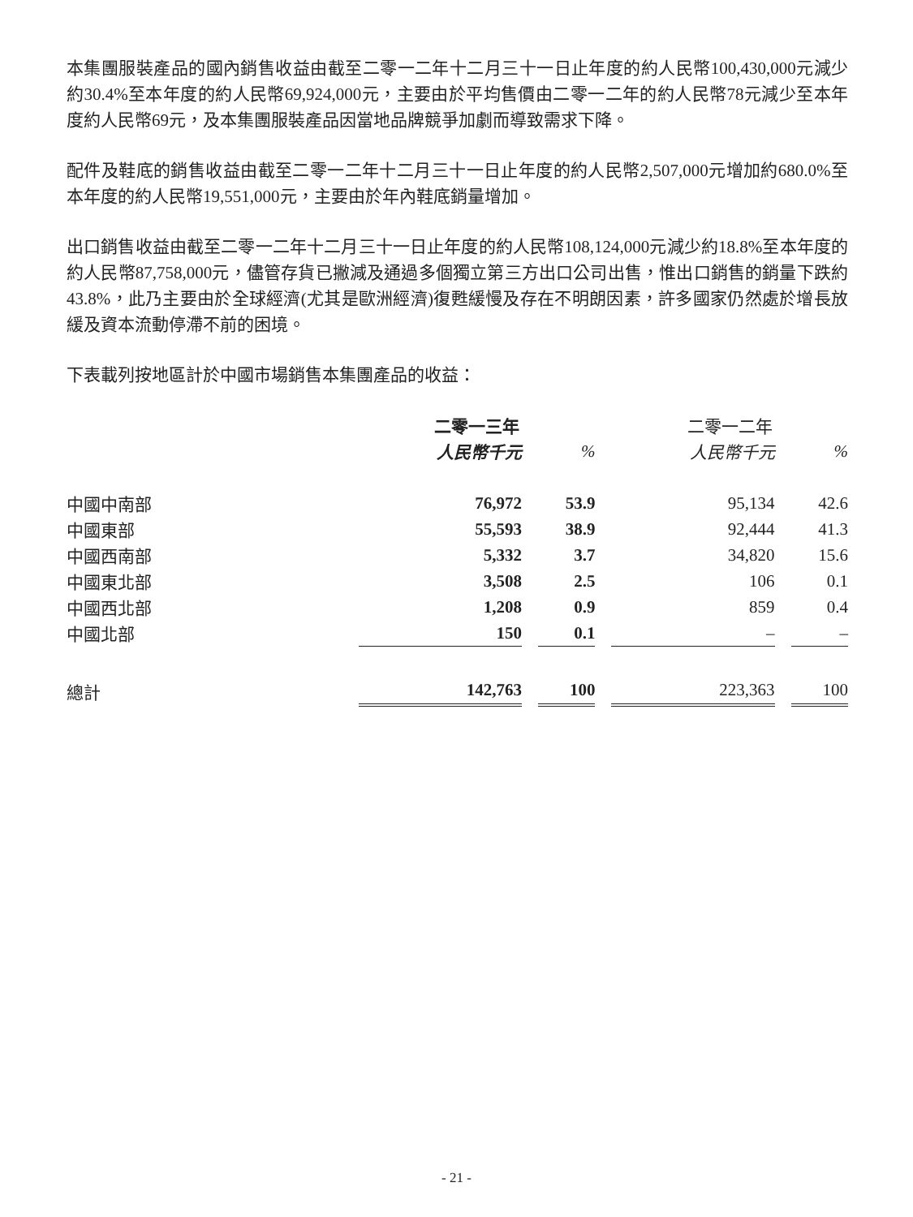本集團服裝產品的國內銷售收益由截至二零一二年十二月三十一日止年度的約人民幣100,430,000元減少約30.4%至本年度的約人民幣69,924,000元，主要由於平均售價由二零一二年的約人民幣78元減少至本年度約人民幣69元，及本集團服裝產品因當地品牌競爭加劇而導致需求下降。
配件及鞋底的銷售收益由截至二零一二年十二月三十一日止年度的約人民幣2,507,000元增加約680.0%至本年度的約人民幣19,551,000元，主要由於年內鞋底銷量增加。
出口銷售收益由截至二零一二年十二月三十一日止年度的約人民幣108,124,000元減少約18.8%至本年度的約人民幣87,758,000元，儘管存貨已撇減及通過多個獨立第三方出口公司出售，惟出口銷售的銷量下跌約43.8%，此乃主要由於全球經濟(尤其是歐洲經濟)復甦緩慢及存在不明朗因素，許多國家仍然處於增長放緩及資本流動停滯不前的困境。
下表載列按地區計於中國市場銷售本集團產品的收益：
| | 二零一三年 | | | | 二零一二年 | | |
| | 人民幣千元 | | % | | 人民幣千元 | | % |
| 中國中南部 | 76,972 | | 53.9 | | 95,134 | | 42.6 |
| 中國東部 | 55,593 | | 38.9 | | 92,444 | | 41.3 |
| 中國西南部 | 5,332 | | 3.7 | | 34,820 | | 15.6 |
| 中國東北部 | 3,508 | | 2.5 | | 106 | | 0.1 |
| 中國西北部 | 1,208 | | 0.9 | | 859 | | 0.4 |
| 中國北部 | 150 | | 0.1 | | – | | – |
| 總計 | 142,763 | | 100 | | 223,363 | | 100 |
- 21 -